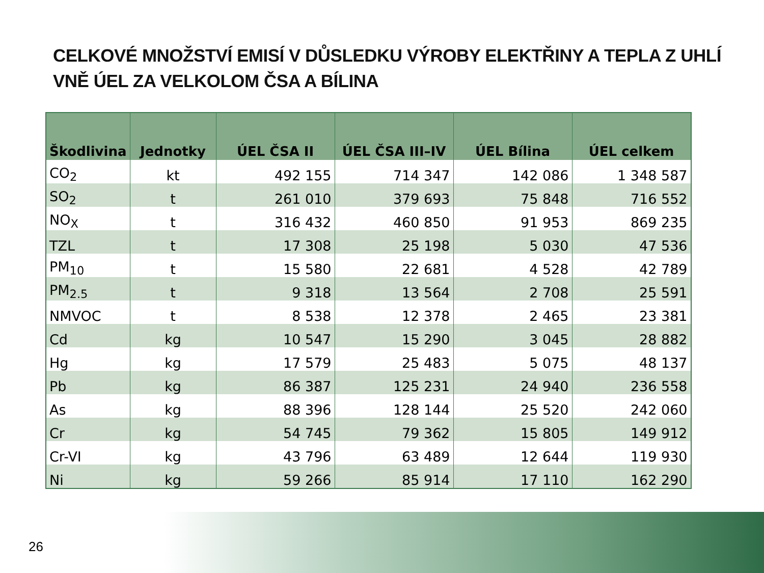CELKOVÉ MNOŽSTVÍ EMISÍ V DŮSLEDKU VÝROBY ELEKTŘINY A TEPLA Z UHLÍ VNĚ ÚEL ZA VELKOLOM ČSA A BÍLINA
| Škodlivina | Jednotky | ÚEL ČSA II | ÚEL ČSA III–IV | ÚEL Bílina | ÚEL celkem |
| --- | --- | --- | --- | --- | --- |
| CO<sub>2</sub> | kt | 492 155 | 714 347 | 142 086 | 1 348 587 |
| SO<sub>2</sub> | t | 261 010 | 379 693 | 75 848 | 716 552 |
| NO<sub>X</sub> | t | 316 432 | 460 850 | 91 953 | 869 235 |
| TZL | t | 17 308 | 25 198 | 5 030 | 47 536 |
| PM<sub>10</sub> | t | 15 580 | 22 681 | 4 528 | 42 789 |
| PM<sub>2.5</sub> | t | 9 318 | 13 564 | 2 708 | 25 591 |
| NMVOC | t | 8 538 | 12 378 | 2 465 | 23 381 |
| Cd | kg | 10 547 | 15 290 | 3 045 | 28 882 |
| Hg | kg | 17 579 | 25 483 | 5 075 | 48 137 |
| Pb | kg | 86 387 | 125 231 | 24 940 | 236 558 |
| As | kg | 88 396 | 128 144 | 25 520 | 242 060 |
| Cr | kg | 54 745 | 79 362 | 15 805 | 149 912 |
| Cr-VI | kg | 43 796 | 63 489 | 12 644 | 119 930 |
| Ni | kg | 59 266 | 85 914 | 17 110 | 162 290 |
26